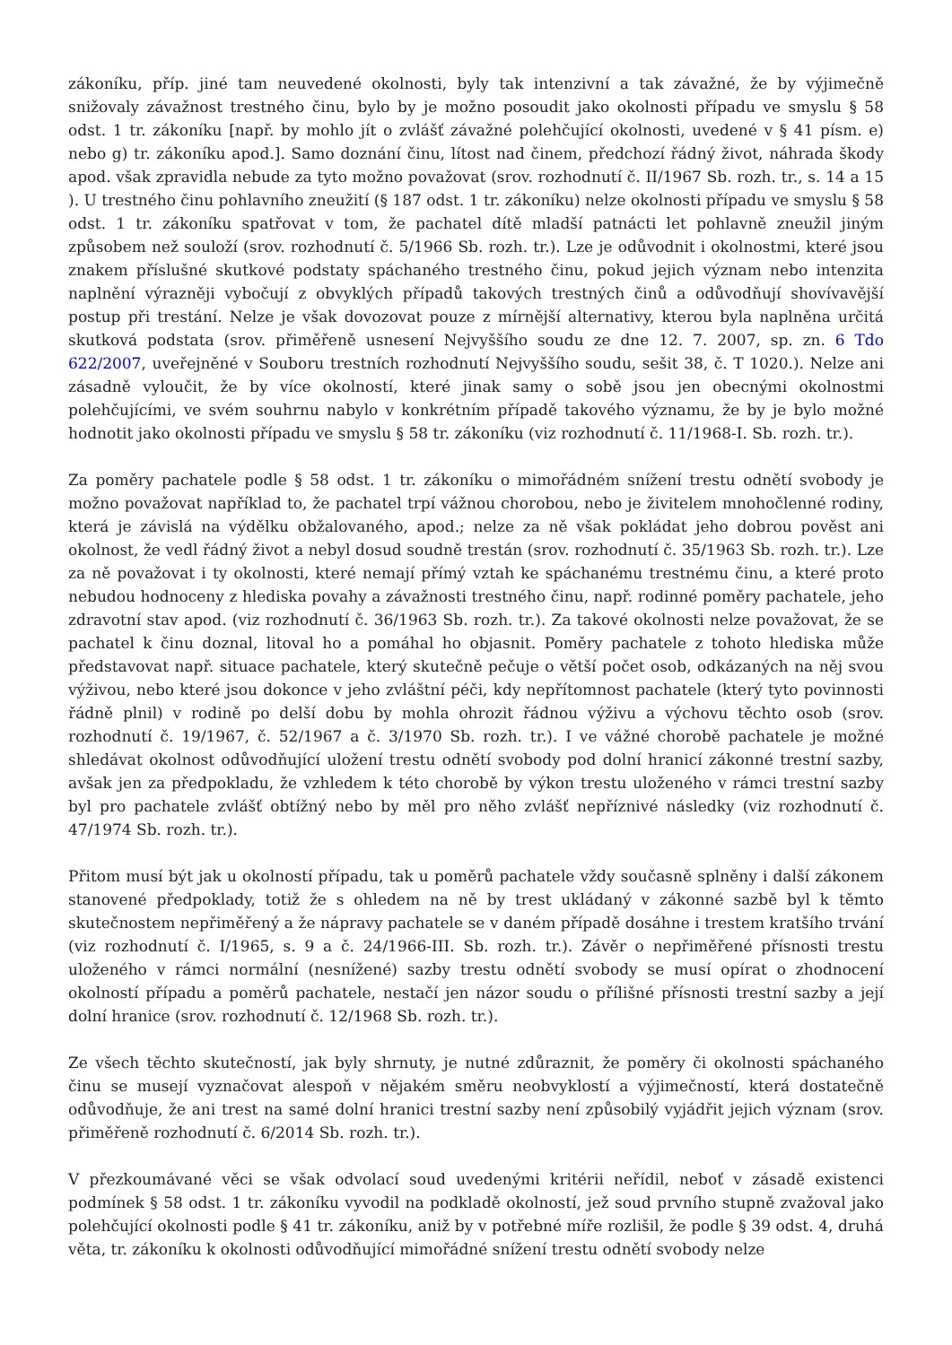zákoníku, příp. jiné tam neuvedené okolnosti, byly tak intenzivní a tak závažné, že by výjimečně snižovaly závažnost trestného činu, bylo by je možno posoudit jako okolnosti případu ve smyslu § 58 odst. 1 tr. zákoníku [např. by mohlo jít o zvlášť závažné polehčující okolnosti, uvedené v § 41 písm. e) nebo g) tr. zákoníku apod.]. Samo doznání činu, lítost nad činem, předchozí řádný život, náhrada škody apod. však zpravidla nebude za tyto možno považovat (srov. rozhodnutí č. II/1967 Sb. rozh. tr., s. 14 a 15 ). U trestného činu pohlavního zneužití (§ 187 odst. 1 tr. zákoníku) nelze okolnosti případu ve smyslu § 58 odst. 1 tr. zákoníku spatřovat v tom, že pachatel dítě mladší patnácti let pohlavně zneužil jiným způsobem než souloží (srov. rozhodnutí č. 5/1966 Sb. rozh. tr.). Lze je odůvodnit i okolnostmi, které jsou znakem příslušné skutkové podstaty spáchaného trestného činu, pokud jejich význam nebo intenzita naplnění výrazněji vybočují z obvyklých případů takových trestných činů a odůvodňují shovívavější postup při trestání. Nelze je však dovozovat pouze z mírnější alternativy, kterou byla naplněna určitá skutková podstata (srov. přiměřeně usnesení Nejvyššího soudu ze dne 12. 7. 2007, sp. zn. 6 Tdo 622/2007, uveřejněné v Souboru trestních rozhodnutí Nejvyššího soudu, sešit 38, č. T 1020.). Nelze ani zásadně vyloučit, že by více okolností, které jinak samy o sobě jsou jen obecnými okolnostmi polehčujícími, ve svém souhrnu nabylo v konkrétním případě takového významu, že by je bylo možné hodnotit jako okolnosti případu ve smyslu § 58 tr. zákoníku (viz rozhodnutí č. 11/1968-I. Sb. rozh. tr.).
Za poměry pachatele podle § 58 odst. 1 tr. zákoníku o mimořádném snížení trestu odnětí svobody je možno považovat například to, že pachatel trpí vážnou chorobou, nebo je živitelem mnohočlenné rodiny, která je závislá na výdělku obžalovaného, apod.; nelze za ně však pokládat jeho dobrou pověst ani okolnost, že vedl řádný život a nebyl dosud soudně trestán (srov. rozhodnutí č. 35/1963 Sb. rozh. tr.). Lze za ně považovat i ty okolnosti, které nemají přímý vztah ke spáchanému trestnému činu, a které proto nebudou hodnoceny z hlediska povahy a závažnosti trestného činu, např. rodinné poměry pachatele, jeho zdravotní stav apod. (viz rozhodnutí č. 36/1963 Sb. rozh. tr.). Za takové okolnosti nelze považovat, že se pachatel k činu doznal, litoval ho a pomáhal ho objasnit. Poměry pachatele z tohoto hlediska může představovat např. situace pachatele, který skutečně pečuje o větší počet osob, odkázaných na něj svou výživou, nebo které jsou dokonce v jeho zvláštní péči, kdy nepřítomnost pachatele (který tyto povinnosti řádně plnil) v rodině po delší dobu by mohla ohrozit řádnou výživu a výchovu těchto osob (srov. rozhodnutí č. 19/1967, č. 52/1967 a č. 3/1970 Sb. rozh. tr.). I ve vážné chorobě pachatele je možné shledávat okolnost odůvodňující uložení trestu odnětí svobody pod dolní hranicí zákonné trestní sazby, avšak jen za předpokladu, že vzhledem k této chorobě by výkon trestu uloženého v rámci trestní sazby byl pro pachatele zvlášť obtížný nebo by měl pro něho zvlášť nepříznivé následky (viz rozhodnutí č. 47/1974 Sb. rozh. tr.).
Přitom musí být jak u okolností případu, tak u poměrů pachatele vždy současně splněny i další zákonem stanovené předpoklady, totiž že s ohledem na ně by trest ukládaný v zákonné sazbě byl k těmto skutečnostem nepřiměřený a že nápravy pachatele se v daném případě dosáhne i trestem kratšího trvání (viz rozhodnutí č. I/1965, s. 9 a č. 24/1966-III. Sb. rozh. tr.). Závěr o nepřiměřené přísnosti trestu uloženého v rámci normální (nesnížené) sazby trestu odnětí svobody se musí opírat o zhodnocení okolností případu a poměrů pachatele, nestačí jen názor soudu o přílišné přísnosti trestní sazby a její dolní hranice (srov. rozhodnutí č. 12/1968 Sb. rozh. tr.).
Ze všech těchto skutečností, jak byly shrnuty, je nutné zdůraznit, že poměry či okolnosti spáchaného činu se musejí vyznačovat alespoň v nějakém směru neobvyklostí a výjimečností, která dostatečně odůvodňuje, že ani trest na samé dolní hranici trestní sazby není způsobilý vyjádřit jejich význam (srov. přiměřeně rozhodnutí č. 6/2014 Sb. rozh. tr.).
V přezkoumávané věci se však odvolací soud uvedenými kritérii neřídil, neboť v zásadě existenci podmínek § 58 odst. 1 tr. zákoníku vyvodil na podkladě okolností, jež soud prvního stupně zvažoval jako polehčující okolnosti podle § 41 tr. zákoníku, aniž by v potřebné míře rozlišil, že podle § 39 odst. 4, druhá věta, tr. zákoníku k okolnosti odůvodňující mimořádné snížení trestu odnětí svobody nelze